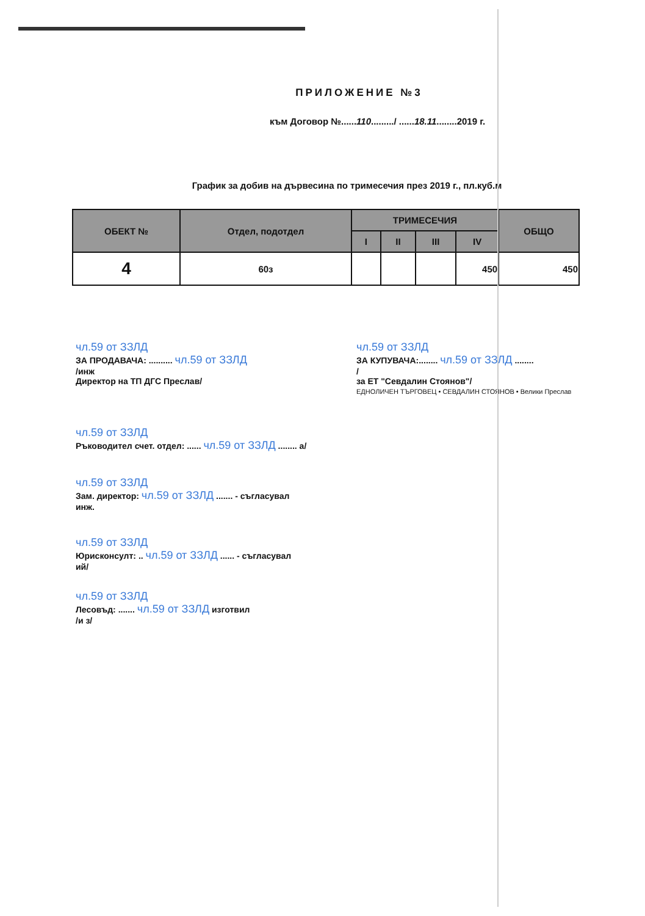ПРИЛОЖЕНИЕ №3
към Договор №......110........./ ......18.11........2019 г.
График за добив на дървесина по тримесечия през 2019 г., пл.куб.м
| ОБЕКТ № | Отдел, подотдел | ТРИМЕСЕЧИЯ | | | | ОБЩО |
| --- | --- | --- | --- | --- | --- | --- |
| | | I | II | III | IV | |
| 4 | 60з | | | | 450 | 450 |
чл.59 от ЗЗЛД
ЗА ПРОДАВАЧА: .......... чл.59 от ЗЗЛД
/инж
Директор на ТП ДГС Преслав/
чл.59 от ЗЗЛД
ЗА КУПУВАЧА:........ чл.59 от ЗЗЛД ........
/
за ЕТ "Севдалин Стоянов"/
ЕДНОЛИЧЕН ТЪРГОВЕЦ • СЕВДАЛИН СТОЯНОВ • Велики Преслав
чл.59 от ЗЗЛД
Ръководител счет. отдел: ...... чл.59 от ЗЗЛД ........ а/
чл.59 от ЗЗЛД
Зам. директор: чл.59 от ЗЗЛД ....... - съгласувал
инж.
чл.59 от ЗЗЛД
Юрисконсулт: .. чл.59 от ЗЗЛД ...... - съгласувал
ий/
чл.59 от ЗЗЛД
Лесовъд: ....... чл.59 от ЗЗЛД изготвил
/и з/